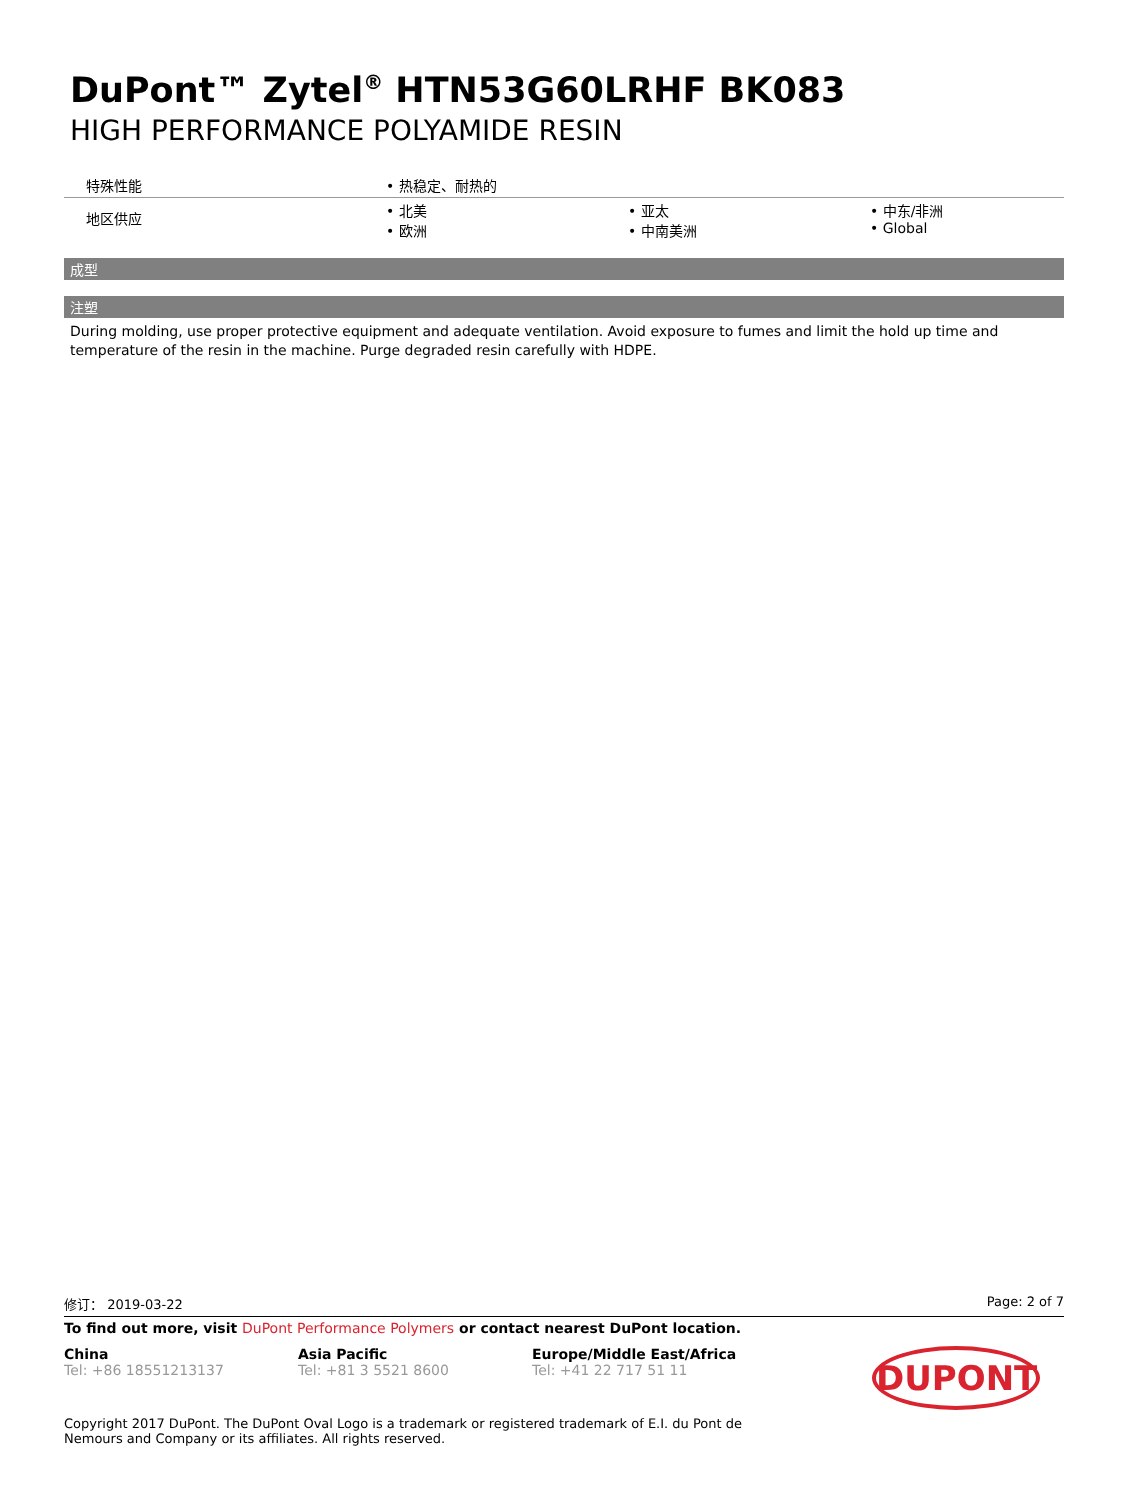DuPont™ Zytel<sup>®</sup> HTN53G60LRHF BK083
HIGH PERFORMANCE POLYAMIDE RESIN
| 特殊性能 | • 热稳定、耐热的 | | |
| 地区供应 | • 北美 • 欧洲 | • 亚太 • 中南美洲 | • 中东/非洲 • Global |
成型
注塑
During molding, use proper protective equipment and adequate ventilation. Avoid exposure to fumes and limit the hold up time and temperature of the resin in the machine. Purge degraded resin carefully with HDPE.
修订： 2019-03-22 Page: 2 of 7
To find out more, visit DuPont Performance Polymers or contact nearest DuPont location.
China
Tel: +86 18551213137
Asia Pacific
Tel: +81 3 5521 8600
Europe/Middle East/Africa
Tel: +41 22 717 51 11
DUPONT
Copyright 2017 DuPont. The DuPont Oval Logo is a trademark or registered trademark of E.I. du Pont de Nemours and Company or its affiliates. All rights reserved.